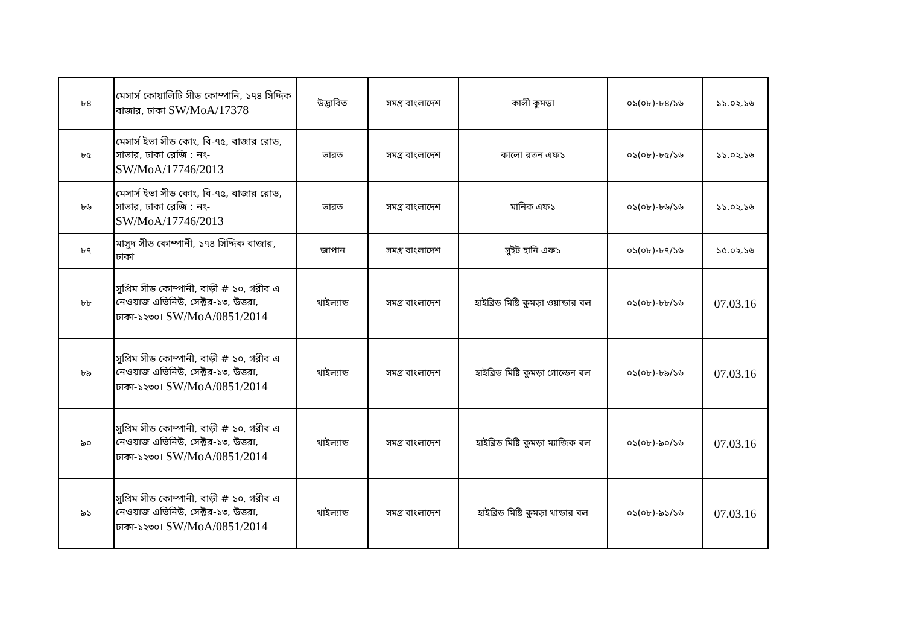| ৮৪ | মেসার্স কোয়ালিটি সীড কোম্পানি, ১৭৪ সিদ্দিক বাজার, ঢাকা SW/MoA/17378 | উদ্ভাবিত | সমগ্র বাংলাদেশ | কালী কুমড়া | ০১(০৮)-৮৪/১৬ | ১১.০২.১৬ |
| ৮৫ | মেসার্স ইভা সীড কোং, বি-৭৫, বাজার রোড, সাভার, ঢাকা রেজি : নং- SW/MoA/17746/2013 | ভারত | সমগ্র বাংলাদেশ | কালো রতন এফ১ | ০১(০৮)-৮৫/১৬ | ১১.০২.১৬ |
| ৮৬ | মেসার্স ইভা সীড কোং, বি-৭৫, বাজার রোড, সাভার, ঢাকা রেজি : নং- SW/MoA/17746/2013 | ভারত | সমগ্র বাংলাদেশ | মানিক এফ১ | ০১(০৮)-৮৬/১৬ | ১১.০২.১৬ |
| ৮৭ | মাসুদ সীড কোম্পানী, ১৭৪ সিদ্দিক বাজার, ঢাকা | জাপান | সমগ্র বাংলাদেশ | সুইট হানি এফ১ | ০১(০৮)-৮৭/১৬ | ১৫.০২.১৬ |
| ৮৮ | সুপ্রিম সীড কোম্পানী, বাড়ী # ১০, গরীব এ নেওয়াজ এভিনিউ, সেক্টর-১৩, উত্তরা, ঢাকা-১২৩০। SW/MoA/0851/2014 | থাইল্যান্ড | সমগ্র বাংলাদেশ | হাইব্রিড মিষ্টি কুমড়া ওয়ান্ডার বল | ০১(০৮)-৮৮/১৬ | 07.03.16 |
| ৮৯ | সুপ্রিম সীড কোম্পানী, বাড়ী # ১০, গরীব এ নেওয়াজ এভিনিউ, সেক্টর-১৩, উত্তরা, ঢাকা-১২৩০। SW/MoA/0851/2014 | থাইল্যান্ড | সমগ্র বাংলাদেশ | হাইব্রিড মিষ্টি কুমড়া গোল্ডেন বল | ০১(০৮)-৮৯/১৬ | 07.03.16 |
| ৯০ | সুপ্রিম সীড কোম্পানী, বাড়ী # ১০, গরীব এ নেওয়াজ এভিনিউ, সেক্টর-১৩, উত্তরা, ঢাকা-১২৩০। SW/MoA/0851/2014 | থাইল্যান্ড | সমগ্র বাংলাদেশ | হাইব্রিড মিষ্টি কুমড়া ম্যাজিক বল | ০১(০৮)-৯০/১৬ | 07.03.16 |
| ৯১ | সুপ্রিম সীড কোম্পানী, বাড়ী # ১০, গরীব এ নেওয়াজ এভিনিউ, সেক্টর-১৩, উত্তরা, ঢাকা-১২৩০। SW/MoA/0851/2014 | থাইল্যান্ড | সমগ্র বাংলাদেশ | হাইব্রিড মিষ্টি কুমড়া থান্ডার বল | ০১(০৮)-৯১/১৬ | 07.03.16 |